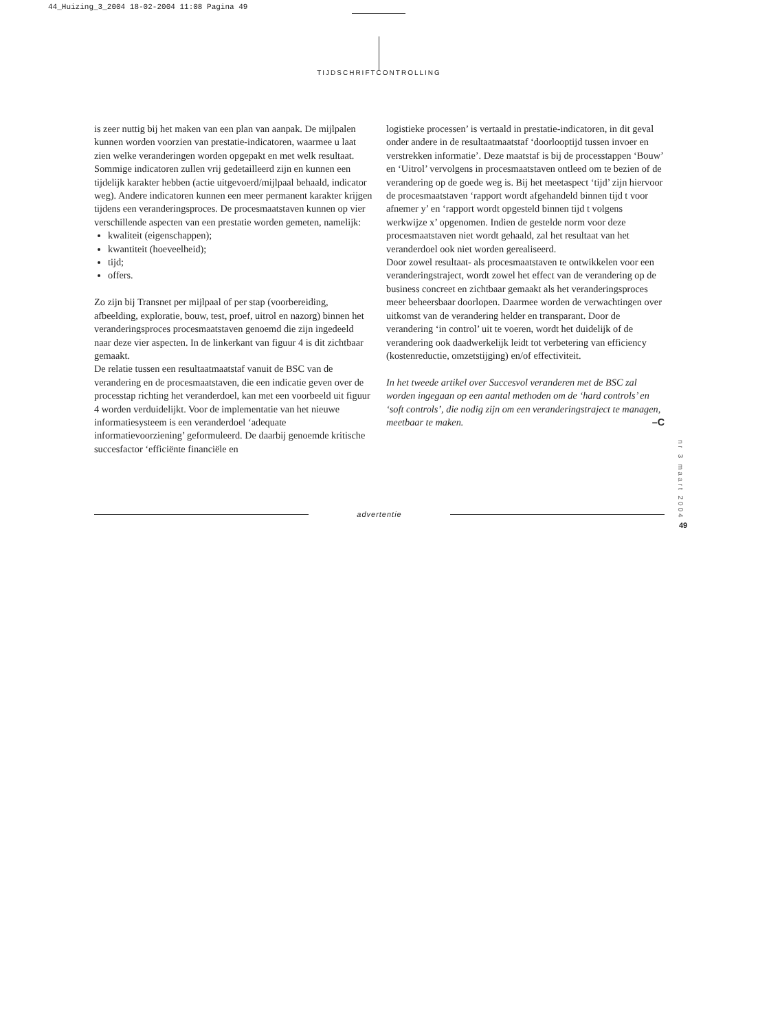44_Huizing_3_2004 18-02-2004 11:08 Pagina 49
TIJDSCHRIFTCONTROLLING
is zeer nuttig bij het maken van een plan van aanpak. De mijlpalen kunnen worden voorzien van prestatie-indicatoren, waarmee u laat zien welke veranderingen worden opgepakt en met welk resultaat. Sommige indicatoren zullen vrij gedetailleerd zijn en kunnen een tijdelijk karakter hebben (actie uitgevoerd/mijlpaal behaald, indicator weg). Andere indicatoren kunnen een meer permanent karakter krijgen tijdens een veranderingsproces. De procesmaatstaven kunnen op vier verschillende aspecten van een prestatie worden gemeten, namelijk:
kwaliteit (eigenschappen);
kwantiteit (hoeveelheid);
tijd;
offers.
Zo zijn bij Transnet per mijlpaal of per stap (voorbereiding, afbeelding, exploratie, bouw, test, proef, uitrol en nazorg) binnen het veranderingsproces procesmaatstaven genoemd die zijn ingedeeld naar deze vier aspecten. In de linkerkant van figuur 4 is dit zichtbaar gemaakt.
De relatie tussen een resultaatmaatstaf vanuit de BSC van de verandering en de procesmaatstaven, die een indicatie geven over de processtap richting het veranderdoel, kan met een voorbeeld uit figuur 4 worden verduidelijkt. Voor de implementatie van het nieuwe informatiesysteem is een veranderdoel ‘adequate informatievoorziening’ geformuleerd. De daarbij genoemde kritische succesfactor ‘efficiënte financiële en
logistieke processen’ is vertaald in prestatie-indicatoren, in dit geval onder andere in de resultaatmaatstaf ‘doorlooptijd tussen invoer en verstrekken informatie’. Deze maatstaf is bij de processtappen ‘Bouw’ en ‘Uitrol’ vervolgens in procesmaatstaven ontleed om te bezien of de verandering op de goede weg is. Bij het meetaspect ‘tijd’ zijn hiervoor de procesmaatstaven ‘rapport wordt afgehandeld binnen tijd t voor afnemer y’ en ‘rapport wordt opgesteld binnen tijd t volgens werkwijze x’ opgenomen. Indien de gestelde norm voor deze procesmaatstaven niet wordt gehaald, zal het resultaat van het veranderdoel ook niet worden gerealiseerd.
Door zowel resultaat- als procesmaatstaven te ontwikkelen voor een veranderingstraject, wordt zowel het effect van de verandering op de business concreet en zichtbaar gemaakt als het veranderingsproces meer beheersbaar doorlopen. Daarmee worden de verwachtingen over uitkomst van de verandering helder en transparant. Door de verandering ‘in control’ uit te voeren, wordt het duidelijk of de verandering ook daadwerkelijk leidt tot verbetering van efficiency (kostenreductie, omzetstijging) en/of effectiviteit.
In het tweede artikel over Succesvol veranderen met de BSC zal worden ingegaan op een aantal methoden om de ‘hard controls’ en ‘soft controls’, die nodig zijn om een veranderingstraject te managen, meetbaar te maken. –C
advertentie
nr 3 maart 2004
49